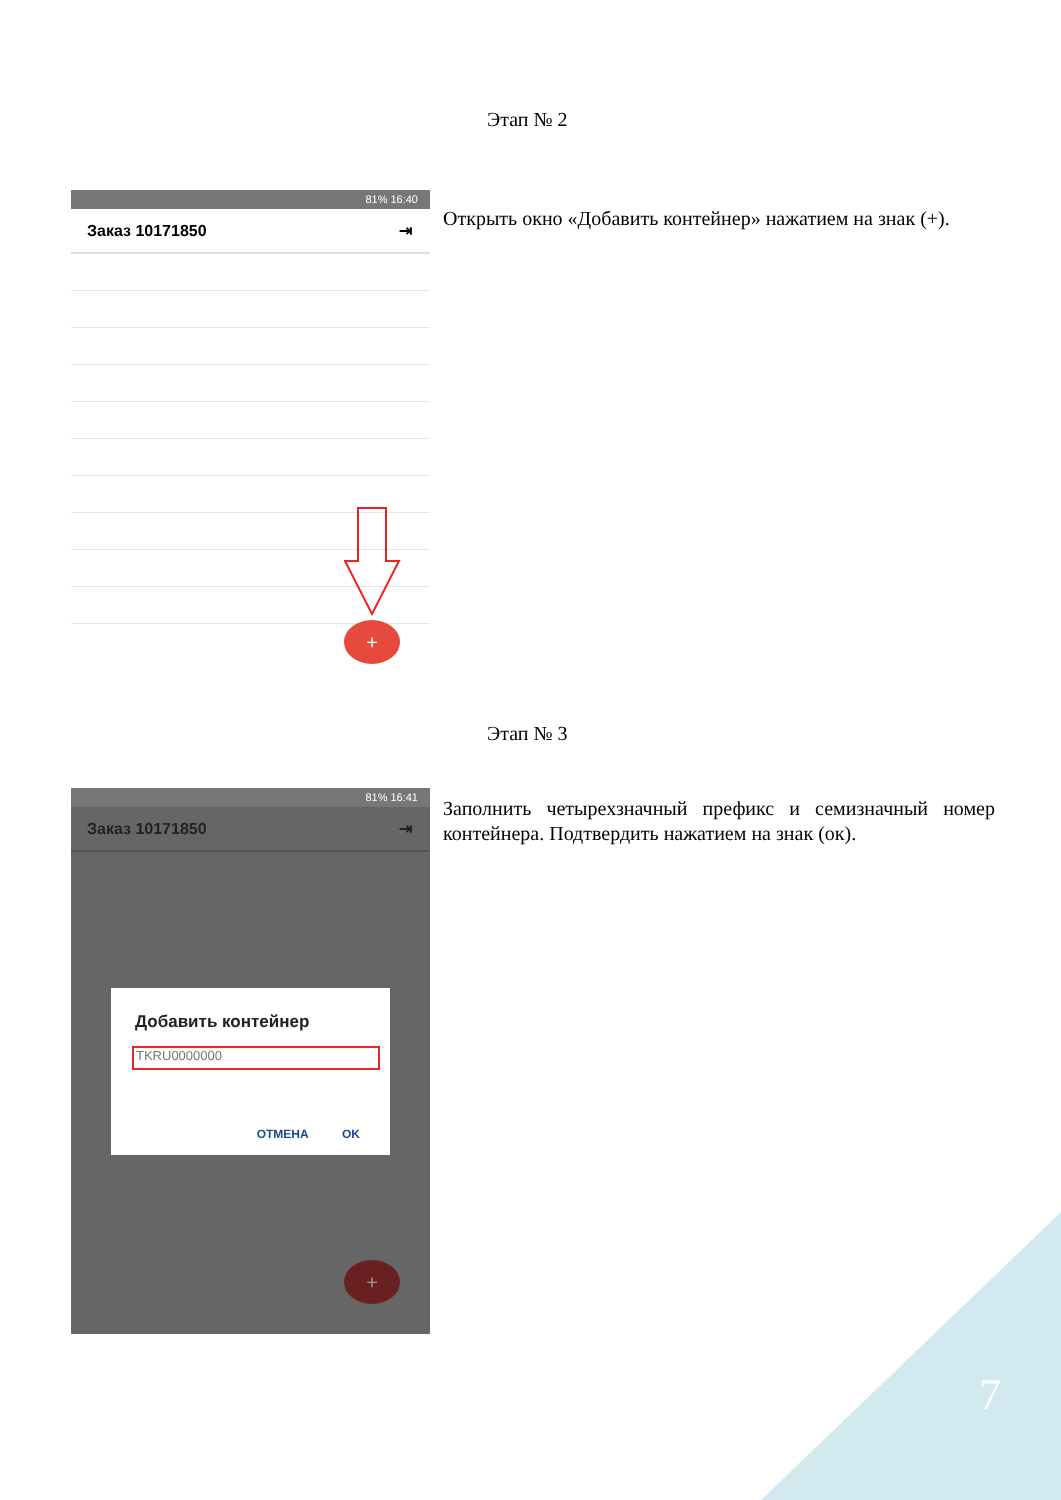Этап № 2
81% 16:40
Заказ 10171850 ⇥
+
Открыть окно «Добавить контейнер» нажатием на знак (+).
Этап № 3
81% 16:41
Заказ 10171850 ⇥
Добавить контейнер
TKRU0000000
ОТМЕНА OK
+
Заполнить четырехзначный префикс и семизначный номер контейнера. Подтвердить нажатием на знак (ок).
7